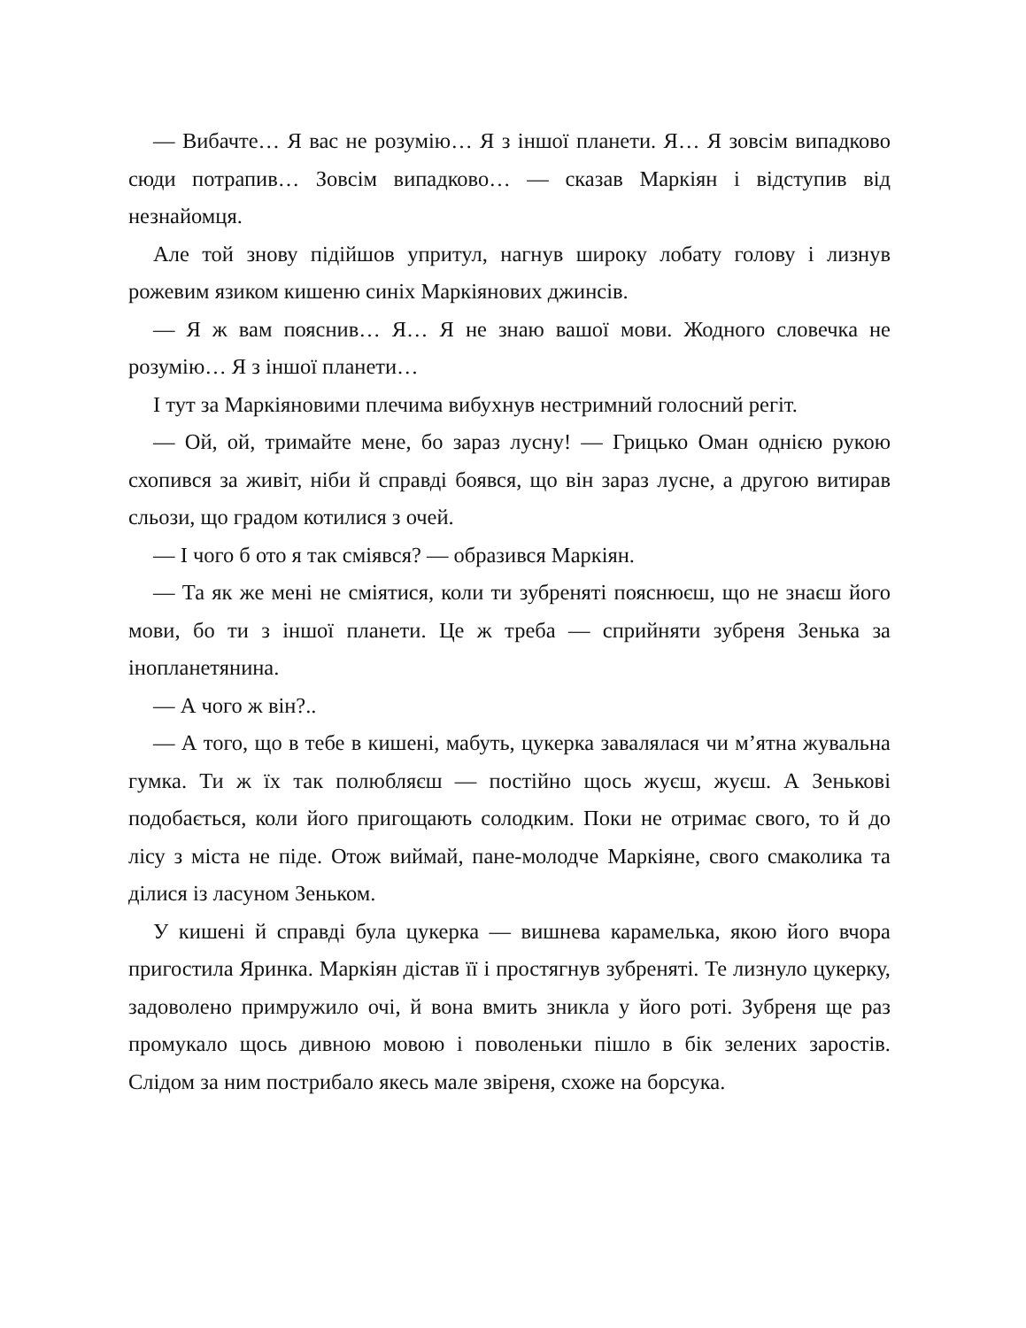— Вибачте… Я вас не розумію… Я з іншої планети. Я… Я зовсім випадково сюди потрапив… Зовсім випадково… — сказав Маркіян і відступив від незнайомця.
Але той знову підійшов упритул, нагнув широку лобату голову і лизнув рожевим язиком кишеню синіх Маркіянових джинсів.
— Я ж вам пояснив… Я… Я не знаю вашої мови. Жодного словечка не розумію… Я з іншої планети…
І тут за Маркіяновими плечима вибухнув нестримний голосний регіт.
— Ой, ой, тримайте мене, бо зараз лусну! — Грицько Оман однією рукою схопився за живіт, ніби й справді боявся, що він зараз лусне, а другою витирав сльози, що градом котилися з очей.
— І чого б ото я так сміявся? — образився Маркіян.
— Та як же мені не сміятися, коли ти зубреняті пояснюєш, що не знаєш його мови, бо ти з іншої планети. Це ж треба — сприйняти зубреня Зенька за інопланетянина.
— А чого ж він?..
— А того, що в тебе в кишені, мабуть, цукерка завалялася чи м’ятна жувальна гумка. Ти ж їх так полюбляєш — постійно щось жуєш, жуєш. А Зенькові подобається, коли його пригощають солодким. Поки не отримає свого, то й до лісу з міста не піде. Отож виймай, пане-молодче Маркіяне, свого смаколика та ділися із ласуном Зеньком.
У кишені й справді була цукерка — вишнева карамелька, якою його вчора пригостила Яринка. Маркіян дістав її і простягнув зубреняті. Те лизнуло цукерку, задоволено примружило очі, й вона вмить зникла у його роті. Зубреня ще раз промукало щось дивною мовою і поволеньки пішло в бік зелених заростів. Слідом за ним пострибало якесь мале звіреня, схоже на борсука.